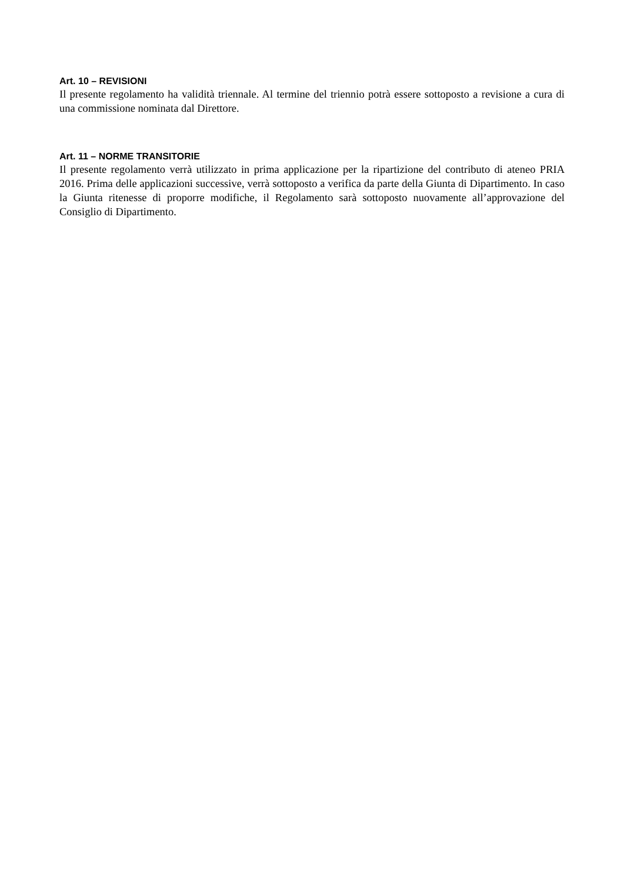Art. 10 – REVISIONI
Il presente regolamento ha validità triennale. Al termine del triennio potrà essere sottoposto a revisione a cura di una commissione nominata dal Direttore.
Art. 11 – NORME TRANSITORIE
Il presente regolamento verrà utilizzato in prima applicazione per la ripartizione del contributo di ateneo PRIA 2016. Prima delle applicazioni successive, verrà sottoposto a verifica da parte della Giunta di Dipartimento. In caso la Giunta ritenesse di proporre modifiche, il Regolamento sarà sottoposto nuovamente all’approvazione del Consiglio di Dipartimento.